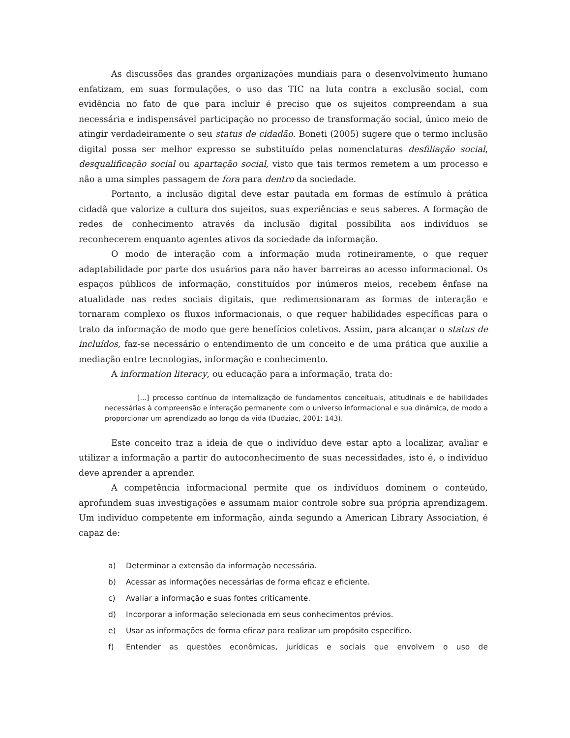As discussões das grandes organizações mundiais para o desenvolvimento humano enfatizam, em suas formulações, o uso das TIC na luta contra a exclusão social, com evidência no fato de que para incluir é preciso que os sujeitos compreendam a sua necessária e indispensável participação no processo de transformação social, único meio de atingir verdadeiramente o seu status de cidadão. Boneti (2005) sugere que o termo inclusão digital possa ser melhor expresso se substituído pelas nomenclaturas desfiliação social, desqualificação social ou apartação social, visto que tais termos remetem a um processo e não a uma simples passagem de fora para dentro da sociedade.
Portanto, a inclusão digital deve estar pautada em formas de estímulo à prática cidadã que valorize a cultura dos sujeitos, suas experiências e seus saberes. A formação de redes de conhecimento através da inclusão digital possibilita aos indivíduos se reconhecerem enquanto agentes ativos da sociedade da informação.
O modo de interação com a informação muda rotineiramente, o que requer adaptabilidade por parte dos usuários para não haver barreiras ao acesso informacional. Os espaços públicos de informação, constituídos por inúmeros meios, recebem ênfase na atualidade nas redes sociais digitais, que redimensionaram as formas de interação e tornaram complexo os fluxos informacionais, o que requer habilidades específicas para o trato da informação de modo que gere benefícios coletivos. Assim, para alcançar o status de incluídos, faz-se necessário o entendimento de um conceito e de uma prática que auxilie a mediação entre tecnologias, informação e conhecimento.
A information literacy, ou educação para a informação, trata do:
[...] processo contínuo de internalização de fundamentos conceituais, atitudinais e de habilidades necessárias à compreensão e interação permanente com o universo informacional e sua dinâmica, de modo a proporcionar um aprendizado ao longo da vida (Dudziac, 2001: 143).
Este conceito traz a ideia de que o indivíduo deve estar apto a localizar, avaliar e utilizar a informação a partir do autoconhecimento de suas necessidades, isto é, o indivíduo deve aprender a aprender.
A competência informacional permite que os indivíduos dominem o conteúdo, aprofundem suas investigações e assumam maior controle sobre sua própria aprendizagem. Um indivíduo competente em informação, ainda segundo a American Library Association, é capaz de:
a) Determinar a extensão da informação necessária.
b) Acessar as informações necessárias de forma eficaz e eficiente.
c) Avaliar a informação e suas fontes criticamente.
d) Incorporar a informação selecionada em seus conhecimentos prévios.
e) Usar as informações de forma eficaz para realizar um propósito específico.
f) Entender as questões econômicas, jurídicas e sociais que envolvem o uso de